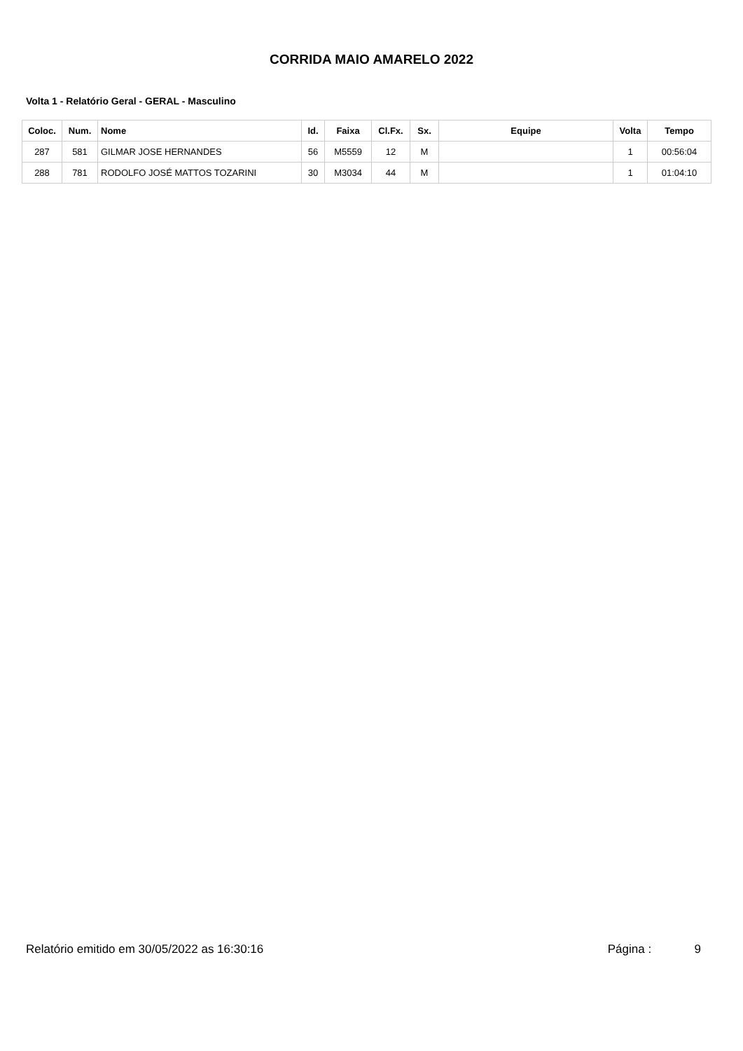CORRIDA MAIO AMARELO 2022
Volta 1 - Relatório Geral - GERAL - Masculino
| Coloc. | Num. | Nome | Id. | Faixa | Cl.Fx. | Sx. | Equipe | Volta | Tempo |
| --- | --- | --- | --- | --- | --- | --- | --- | --- | --- |
| 287 | 581 | GILMAR JOSE HERNANDES | 56 | M5559 | 12 | M | | 1 | 00:56:04 |
| 288 | 781 | RODOLFO JOSÉ MATTOS TOZARINI | 30 | M3034 | 44 | M | | 1 | 01:04:10 |
Relatório emitido em 30/05/2022 as 16:30:16 Página : 9